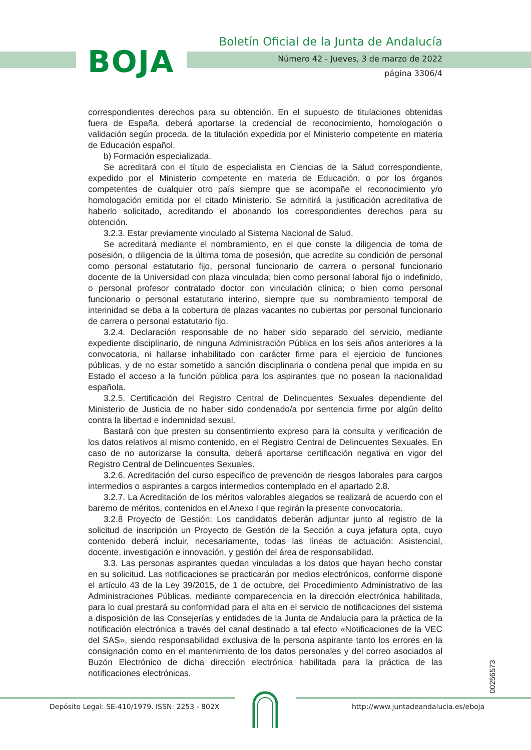BOJA
Boletín Oficial de la Junta de Andalucía
Número 42 - Jueves, 3 de marzo de 2022
página 3306/4
correspondientes derechos para su obtención. En el supuesto de titulaciones obtenidas fuera de España, deberá aportarse la credencial de reconocimiento, homologación o validación según proceda, de la titulación expedida por el Ministerio competente en materia de Educación español.
b) Formación especializada.
Se acreditará con el título de especialista en Ciencias de la Salud correspondiente, expedido por el Ministerio competente en materia de Educación, o por los órganos competentes de cualquier otro país siempre que se acompañe el reconocimiento y/o homologación emitida por el citado Ministerio. Se admitirá la justificación acreditativa de haberlo solicitado, acreditando el abonando los correspondientes derechos para su obtención.
3.2.3. Estar previamente vinculado al Sistema Nacional de Salud.
Se acreditará mediante el nombramiento, en el que conste la diligencia de toma de posesión, o diligencia de la última toma de posesión, que acredite su condición de personal como personal estatutario fijo, personal funcionario de carrera o personal funcionario docente de la Universidad con plaza vinculada; bien como personal laboral fijo o indefinido, o personal profesor contratado doctor con vinculación clínica; o bien como personal funcionario o personal estatutario interino, siempre que su nombramiento temporal de interinidad se deba a la cobertura de plazas vacantes no cubiertas por personal funcionario de carrera o personal estatutario fijo.
3.2.4. Declaración responsable de no haber sido separado del servicio, mediante expediente disciplinario, de ninguna Administración Pública en los seis años anteriores a la convocatoria, ni hallarse inhabilitado con carácter firme para el ejercicio de funciones públicas, y de no estar sometido a sanción disciplinaria o condena penal que impida en su Estado el acceso a la función pública para los aspirantes que no posean la nacionalidad española.
3.2.5. Certificación del Registro Central de Delincuentes Sexuales dependiente del Ministerio de Justicia de no haber sido condenado/a por sentencia firme por algún delito contra la libertad e indemnidad sexual.
Bastará con que presten su consentimiento expreso para la consulta y verificación de los datos relativos al mismo contenido, en el Registro Central de Delincuentes Sexuales. En caso de no autorizarse la consulta, deberá aportarse certificación negativa en vigor del Registro Central de Delincuentes Sexuales.
3.2.6. Acreditación del curso específico de prevención de riesgos laborales para cargos intermedios o aspirantes a cargos intermedios contemplado en el apartado 2.8.
3.2.7. La Acreditación de los méritos valorables alegados se realizará de acuerdo con el baremo de méritos, contenidos en el Anexo I que regirán la presente convocatoria.
3.2.8 Proyecto de Gestión: Los candidatos deberán adjuntar junto al registro de la solicitud de inscripción un Proyecto de Gestión de la Sección a cuya jefatura opta, cuyo contenido deberá incluir, necesariamente, todas las líneas de actuación: Asistencial, docente, investigación e innovación, y gestión del área de responsabilidad.
3.3. Las personas aspirantes quedan vinculadas a los datos que hayan hecho constar en su solicitud. Las notificaciones se practicarán por medios electrónicos, conforme dispone el artículo 43 de la Ley 39/2015, de 1 de octubre, del Procedimiento Administrativo de las Administraciones Públicas, mediante comparecencia en la dirección electrónica habilitada, para lo cual prestará su conformidad para el alta en el servicio de notificaciones del sistema a disposición de las Consejerías y entidades de la Junta de Andalucía para la práctica de la notificación electrónica a través del canal destinado a tal efecto «Notificaciones de la VEC del SAS», siendo responsabilidad exclusiva de la persona aspirante tanto los errores en la consignación como en el mantenimiento de los datos personales y del correo asociados al Buzón Electrónico de dicha dirección electrónica habilitada para la práctica de las notificaciones electrónicas.
00256573
Depósito Legal: SE-410/1979. ISSN: 2253 - 802X
http://www.juntadeandalucia.es/eboja